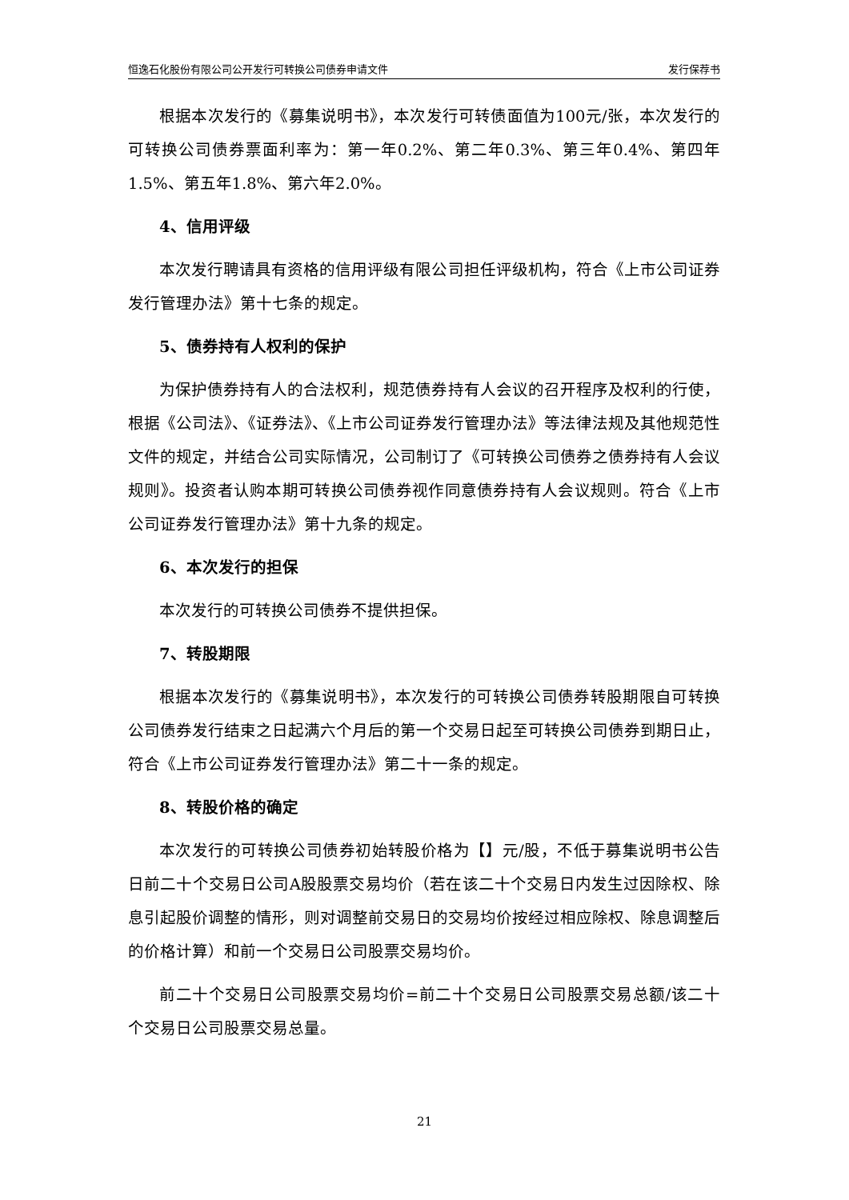恒逸石化股份有限公司公开发行可转换公司债券申请文件 发行保荐书
根据本次发行的《募集说明书》，本次发行可转债面值为100元/张，本次发行的可转换公司债券票面利率为：第一年0.2%、第二年0.3%、第三年0.4%、第四年1.5%、第五年1.8%、第六年2.0%。
4、信用评级
本次发行聘请具有资格的信用评级有限公司担任评级机构，符合《上市公司证券发行管理办法》第十七条的规定。
5、债券持有人权利的保护
为保护债券持有人的合法权利，规范债券持有人会议的召开程序及权利的行使，根据《公司法》、《证券法》、《上市公司证券发行管理办法》等法律法规及其他规范性文件的规定，并结合公司实际情况，公司制订了《可转换公司债券之债券持有人会议规则》。投资者认购本期可转换公司债券视作同意债券持有人会议规则。符合《上市公司证券发行管理办法》第十九条的规定。
6、本次发行的担保
本次发行的可转换公司债券不提供担保。
7、转股期限
根据本次发行的《募集说明书》，本次发行的可转换公司债券转股期限自可转换公司债券发行结束之日起满六个月后的第一个交易日起至可转换公司债券到期日止，符合《上市公司证券发行管理办法》第二十一条的规定。
8、转股价格的确定
本次发行的可转换公司债券初始转股价格为【】元/股，不低于募集说明书公告日前二十个交易日公司A股股票交易均价（若在该二十个交易日内发生过因除权、除息引起股价调整的情形，则对调整前交易日的交易均价按经过相应除权、除息调整后的价格计算）和前一个交易日公司股票交易均价。
前二十个交易日公司股票交易均价=前二十个交易日公司股票交易总额/该二十个交易日公司股票交易总量。
21